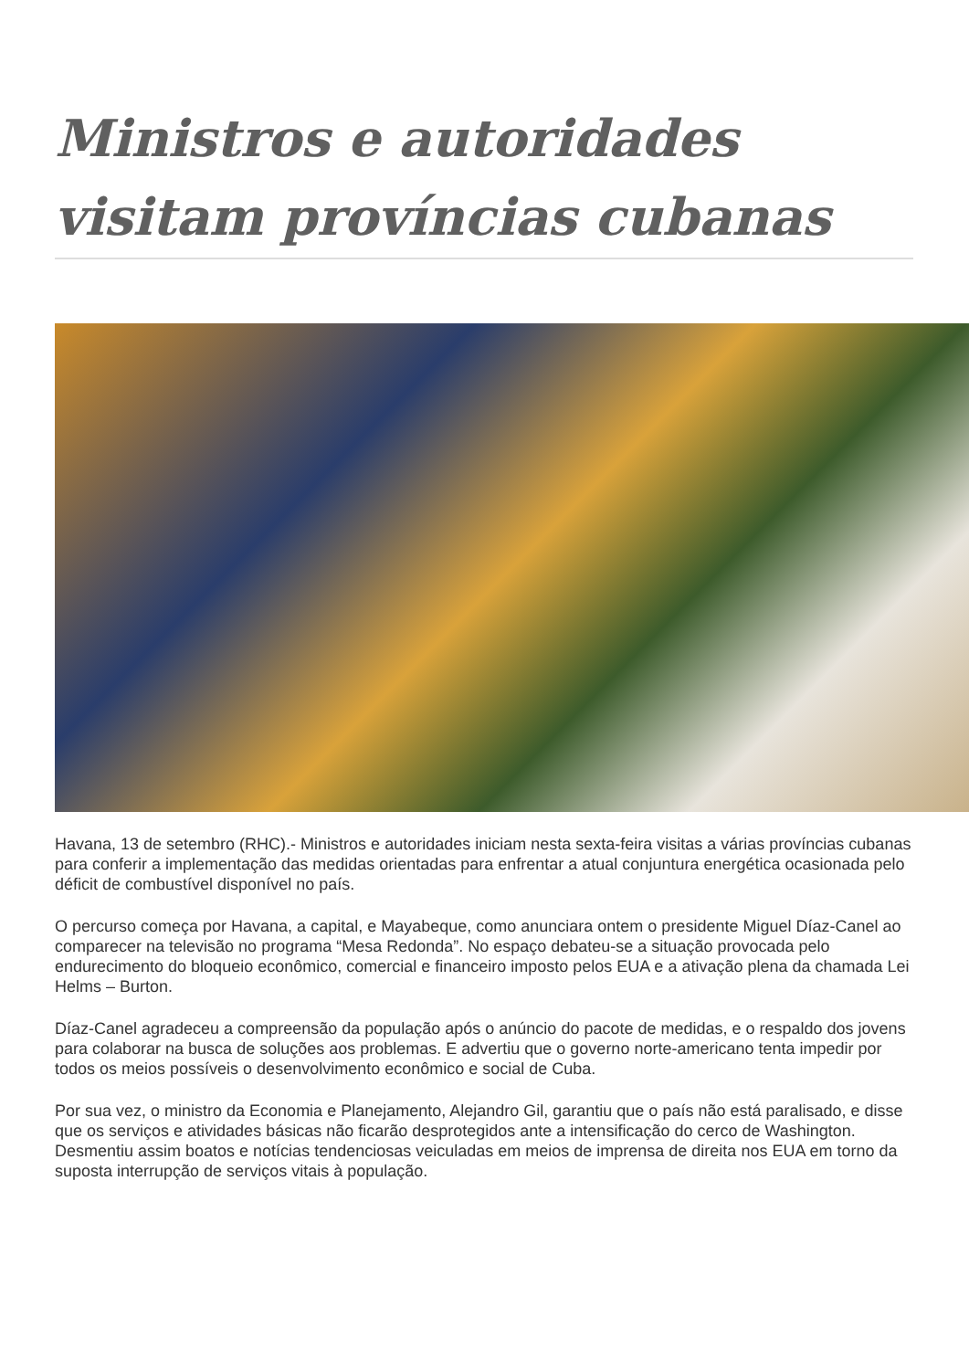Ministros e autoridades visitam províncias cubanas
Havana, 13 de setembro (RHC).- Ministros e autoridades iniciam nesta sexta-feira visitas a várias províncias cubanas para conferir a implementação das medidas orientadas para enfrentar a atual conjuntura energética ocasionada pelo déficit de combustível disponível no país.
O percurso começa por Havana, a capital, e Mayabeque, como anunciara ontem o presidente Miguel Díaz-Canel ao comparecer na televisão no programa “Mesa Redonda”. No espaço debateu-se a situação provocada pelo endurecimento do bloqueio econômico, comercial e financeiro imposto pelos EUA e a ativação plena da chamada Lei Helms – Burton.
Díaz-Canel agradeceu a compreensão da população após o anúncio do pacote de medidas, e o respaldo dos jovens para colaborar na busca de soluções aos problemas. E advertiu que o governo norte-americano tenta impedir por todos os meios possíveis o desenvolvimento econômico e social de Cuba.
Por sua vez, o ministro da Economia e Planejamento, Alejandro Gil, garantiu que o país não está paralisado, e disse que os serviços e atividades básicas não ficarão desprotegidos ante a intensificação do cerco de Washington. Desmentiu assim boatos e notícias tendenciosas veiculadas em meios de imprensa de direita nos EUA em torno da suposta interrupção de serviços vitais à população.